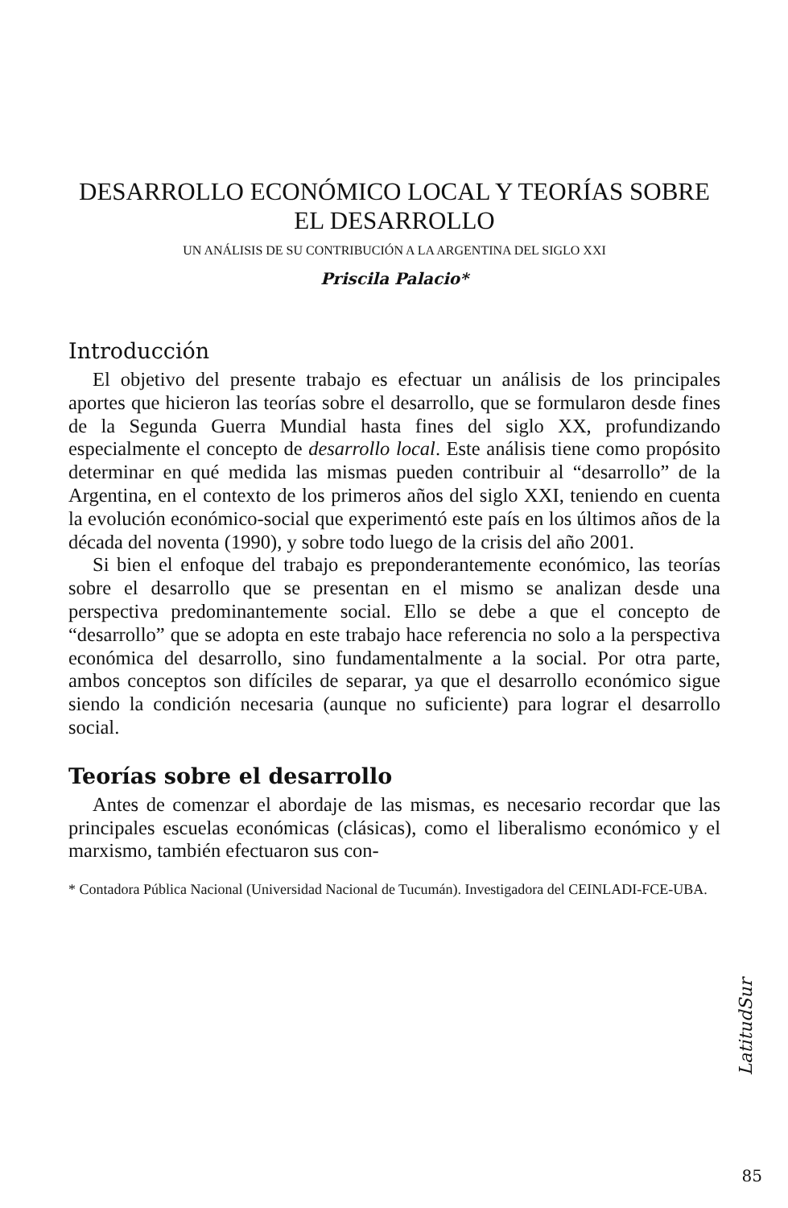DESARROLLO ECONÓMICO LOCAL Y TEORÍAS SOBRE
EL DESARROLLO
UN ANÁLISIS DE SU CONTRIBUCIÓN A LA ARGENTINA DEL SIGLO XXI
Priscila Palacio*
Introducción
El objetivo del presente trabajo es efectuar un análisis de los principales aportes que hicieron las teorías sobre el desarrollo, que se formularon desde fines de la Segunda Guerra Mundial hasta fines del siglo XX, profundizando especialmente el concepto de desarrollo local. Este análisis tiene como propósito determinar en qué medida las mismas pueden contribuir al “desarrollo” de la Argentina, en el contexto de los primeros años del siglo XXI, teniendo en cuenta la evolución económico-social que experimentó este país en los últimos años de la década del noventa (1990), y sobre todo luego de la crisis del año 2001.
Si bien el enfoque del trabajo es preponderantemente económico, las teorías sobre el desarrollo que se presentan en el mismo se analizan desde una perspectiva predominantemente social. Ello se debe a que el concepto de “desarrollo” que se adopta en este trabajo hace referencia no solo a la perspectiva económica del desarrollo, sino fundamentalmente a la social. Por otra parte, ambos conceptos son difíciles de separar, ya que el desarrollo económico sigue siendo la condición necesaria (aunque no suficiente) para lograr el desarrollo social.
Teorías sobre el desarrollo
Antes de comenzar el abordaje de las mismas, es necesario recordar que las principales escuelas económicas (clásicas), como el liberalismo económico y el marxismo, también efectuaron sus con-
* Contadora Pública Nacional (Universidad Nacional de Tucumán). Investigadora del CEINLADI-FCE-UBA.
LatitudSur
85